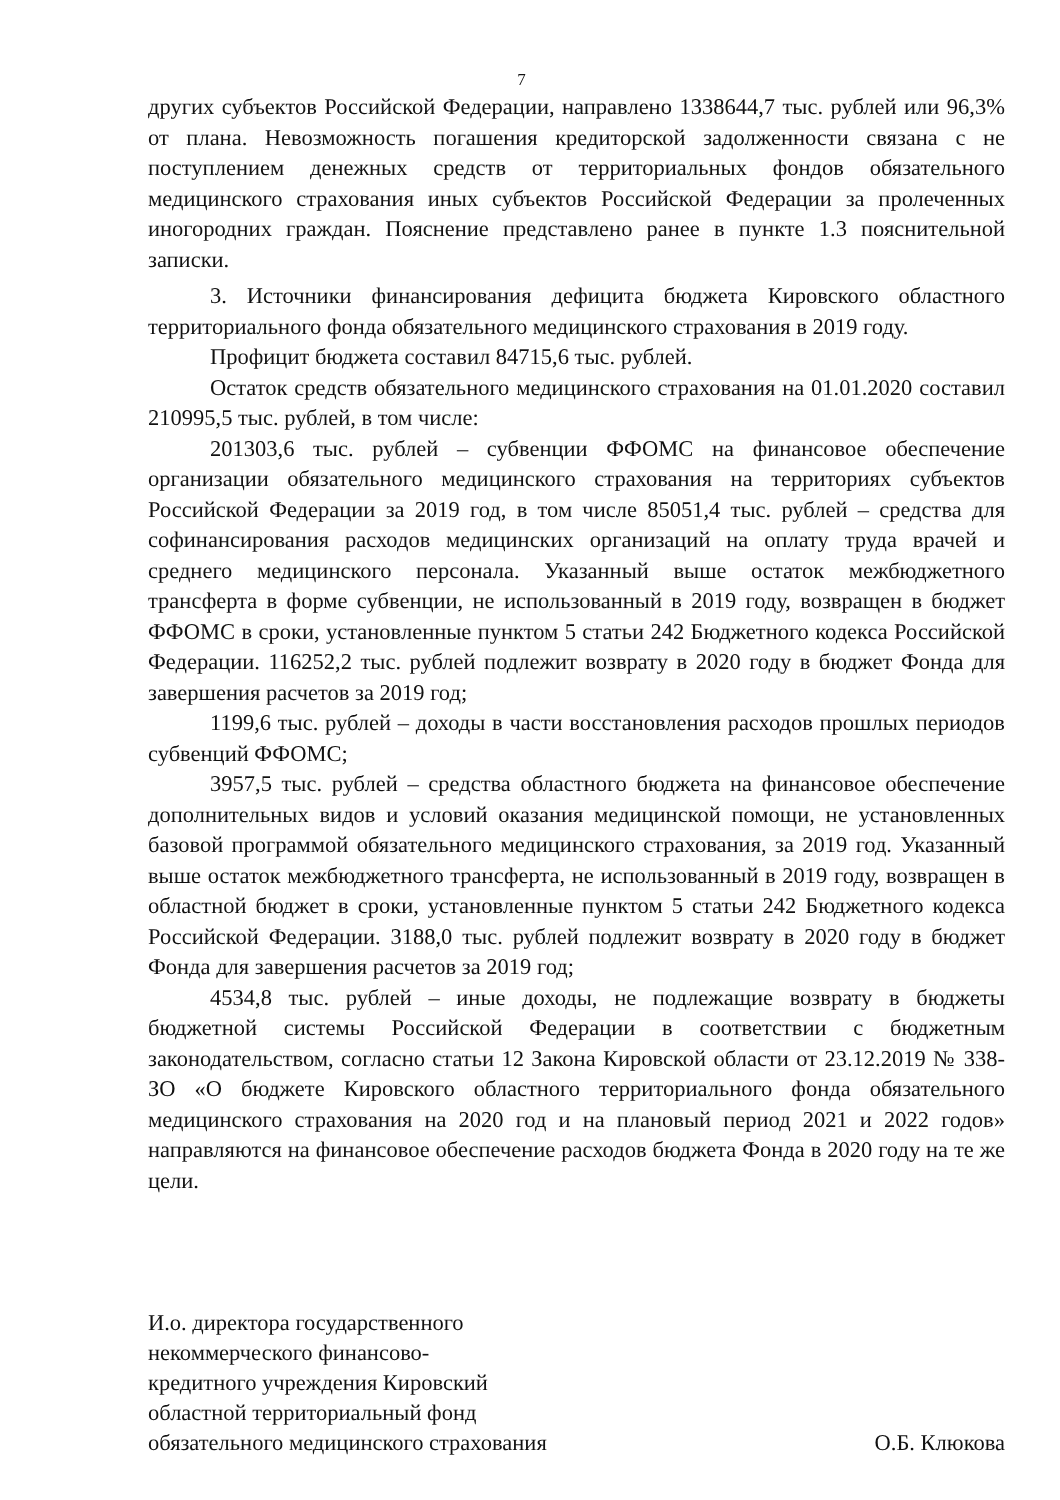7
других субъектов Российской Федерации, направлено 1338644,7 тыс. рублей или 96,3% от плана. Невозможность погашения кредиторской задолженности связана с не поступлением денежных средств от территориальных фондов обязательного медицинского страхования иных субъектов Российской Федерации за пролеченных иногородних граждан. Пояснение представлено ранее в пункте 1.3 пояснительной записки.
3. Источники финансирования дефицита бюджета Кировского областного территориального фонда обязательного медицинского страхования в 2019 году.
Профицит бюджета составил 84715,6 тыс. рублей.
Остаток средств обязательного медицинского страхования на 01.01.2020 составил 210995,5 тыс. рублей, в том числе:
201303,6 тыс. рублей – субвенции ФФОМС на финансовое обеспечение организации обязательного медицинского страхования на территориях субъектов Российской Федерации за 2019 год, в том числе 85051,4 тыс. рублей – средства для софинансирования расходов медицинских организаций на оплату труда врачей и среднего медицинского персонала. Указанный выше остаток межбюджетного трансферта в форме субвенции, не использованный в 2019 году, возвращен в бюджет ФФОМС в сроки, установленные пунктом 5 статьи 242 Бюджетного кодекса Российской Федерации. 116252,2 тыс. рублей подлежит возврату в 2020 году в бюджет Фонда для завершения расчетов за 2019 год;
1199,6 тыс. рублей – доходы в части восстановления расходов прошлых периодов субвенций ФФОМС;
3957,5 тыс. рублей – средства областного бюджета на финансовое обеспечение дополнительных видов и условий оказания медицинской помощи, не установленных базовой программой обязательного медицинского страхования, за 2019 год. Указанный выше остаток межбюджетного трансферта, не использованный в 2019 году, возвращен в областной бюджет в сроки, установленные пунктом 5 статьи 242 Бюджетного кодекса Российской Федерации. 3188,0 тыс. рублей подлежит возврату в 2020 году в бюджет Фонда для завершения расчетов за 2019 год;
4534,8 тыс. рублей – иные доходы, не подлежащие возврату в бюджеты бюджетной системы Российской Федерации в соответствии с бюджетным законодательством, согласно статьи 12 Закона Кировской области от 23.12.2019 № 338-ЗО «О бюджете Кировского областного территориального фонда обязательного медицинского страхования на 2020 год и на плановый период 2021 и 2022 годов» направляются на финансовое обеспечение расходов бюджета Фонда в 2020 году на те же цели.
И.о. директора государственного
некоммерческого финансово-
кредитного учреждения Кировский
областной территориальный фонд
обязательного медицинского страхования
О.Б. Клюкова